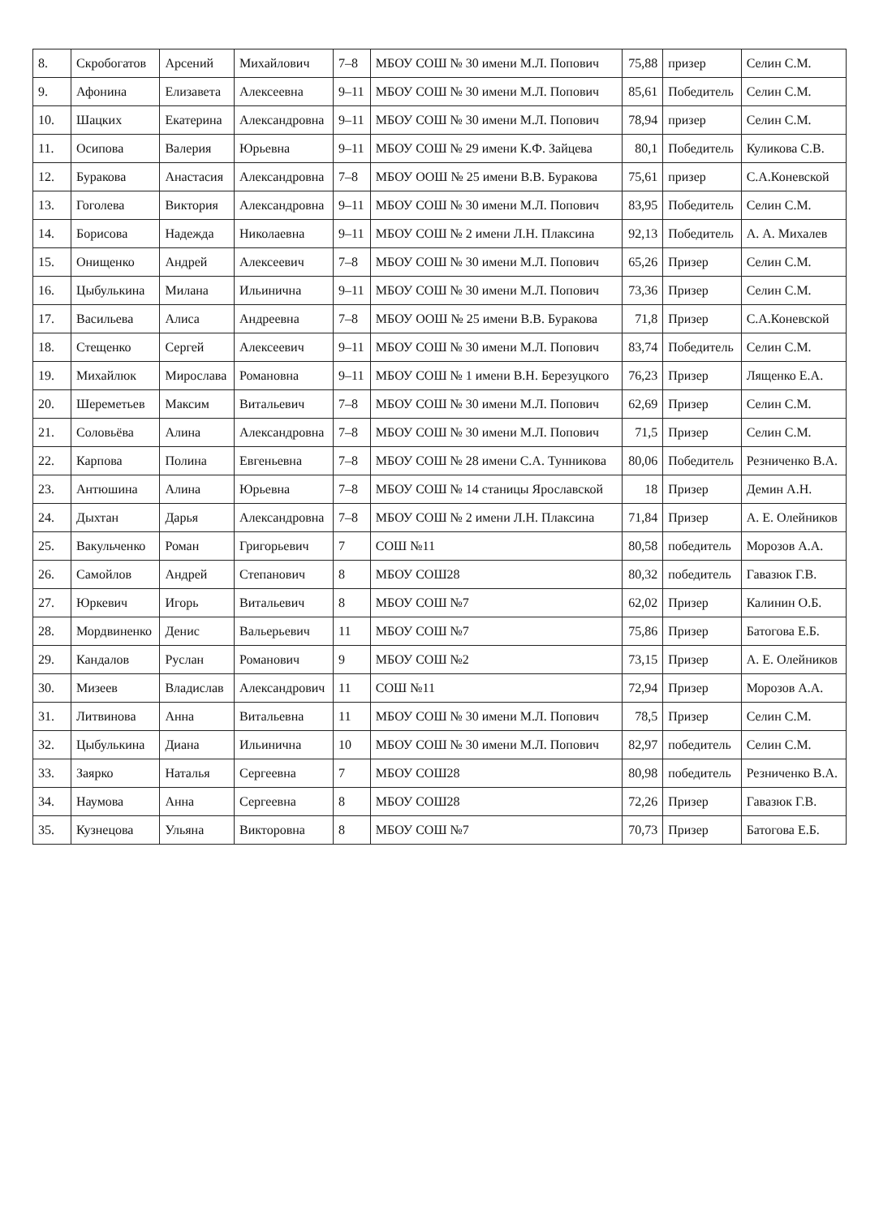| 8. | Скробогатов | Арсений | Михайлович | 7–8 | МБОУ СОШ № 30 имени М.Л. Попович | 75,88 | призер | Селин С.М. |
| 9. | Афонина | Елизавета | Алексеевна | 9–11 | МБОУ СОШ № 30 имени М.Л. Попович | 85,61 | Победитель | Селин С.М. |
| 10. | Шацких | Екатерина | Александровна | 9–11 | МБОУ СОШ № 30 имени М.Л. Попович | 78,94 | призер | Селин С.М. |
| 11. | Осипова | Валерия | Юрьевна | 9–11 | МБОУ СОШ № 29 имени К.Ф. Зайцева | 80,1 | Победитель | Куликова С.В. |
| 12. | Буракова | Анастасия | Александровна | 7–8 | МБОУ ООШ № 25 имени В.В. Буракова | 75,61 | призер | С.А.Коневской |
| 13. | Гоголева | Виктория | Александровна | 9–11 | МБОУ СОШ № 30 имени М.Л. Попович | 83,95 | Победитель | Селин С.М. |
| 14. | Борисова | Надежда | Николаевна | 9–11 | МБОУ СОШ № 2 имени Л.Н. Плаксина | 92,13 | Победитель | А. А. Михалев |
| 15. | Онищенко | Андрей | Алексеевич | 7–8 | МБОУ СОШ № 30 имени М.Л. Попович | 65,26 | Призер | Селин С.М. |
| 16. | Цыбулькина | Милана | Ильинична | 9–11 | МБОУ СОШ № 30 имени М.Л. Попович | 73,36 | Призер | Селин С.М. |
| 17. | Васильева | Алиса | Андреевна | 7–8 | МБОУ ООШ № 25 имени В.В. Буракова | 71,8 | Призер | С.А.Коневской |
| 18. | Стещенко | Сергей | Алексеевич | 9–11 | МБОУ СОШ № 30 имени М.Л. Попович | 83,74 | Победитель | Селин С.М. |
| 19. | Михайлюк | Мирослава | Романовна | 9–11 | МБОУ СОШ № 1 имени В.Н. Березуцкого | 76,23 | Призер | Лященко Е.А. |
| 20. | Шереметьев | Максим | Витальевич | 7–8 | МБОУ СОШ № 30 имени М.Л. Попович | 62,69 | Призер | Селин С.М. |
| 21. | Соловьёва | Алина | Александровна | 7–8 | МБОУ СОШ № 30 имени М.Л. Попович | 71,5 | Призер | Селин С.М. |
| 22. | Карпова | Полина | Евгеньевна | 7–8 | МБОУ СОШ № 28 имени С.А. Тунникова | 80,06 | Победитель | Резниченко В.А. |
| 23. | Антюшина | Алина | Юрьевна | 7–8 | МБОУ СОШ № 14 станицы Ярославской | 18 | Призер | Демин А.Н. |
| 24. | Дыхтан | Дарья | Александровна | 7–8 | МБОУ СОШ № 2 имени Л.Н. Плаксина | 71,84 | Призер | А. Е. Олейников |
| 25. | Вакульченко | Роман | Григорьевич | 7 | СОШ №11 | 80,58 | победитель | Морозов А.А. |
| 26. | Самойлов | Андрей | Степанович | 8 | МБОУ СОШ28 | 80,32 | победитель | Гавазюк Г.В. |
| 27. | Юркевич | Игорь | Витальевич | 8 | МБОУ СОШ №7 | 62,02 | Призер | Калинин О.Б. |
| 28. | Мордвиненко | Денис | Вальерьевич | 11 | МБОУ СОШ №7 | 75,86 | Призер | Батогова Е.Б. |
| 29. | Кандалов | Руслан | Романович | 9 | МБОУ СОШ №2 | 73,15 | Призер | А. Е. Олейников |
| 30. | Мизеев | Владислав | Александрович | 11 | СОШ №11 | 72,94 | Призер | Морозов А.А. |
| 31. | Литвинова | Анна | Витальевна | 11 | МБОУ СОШ № 30 имени М.Л. Попович | 78,5 | Призер | Селин С.М. |
| 32. | Цыбулькина | Диана | Ильинична | 10 | МБОУ СОШ № 30 имени М.Л. Попович | 82,97 | победитель | Селин С.М. |
| 33. | Заярко | Наталья | Сергеевна | 7 | МБОУ СОШ28 | 80,98 | победитель | Резниченко В.А. |
| 34. | Наумова | Анна | Сергеевна | 8 | МБОУ СОШ28 | 72,26 | Призер | Гавазюк Г.В. |
| 35. | Кузнецова | Ульяна | Викторовна | 8 | МБОУ СОШ №7 | 70,73 | Призер | Батогова Е.Б. |